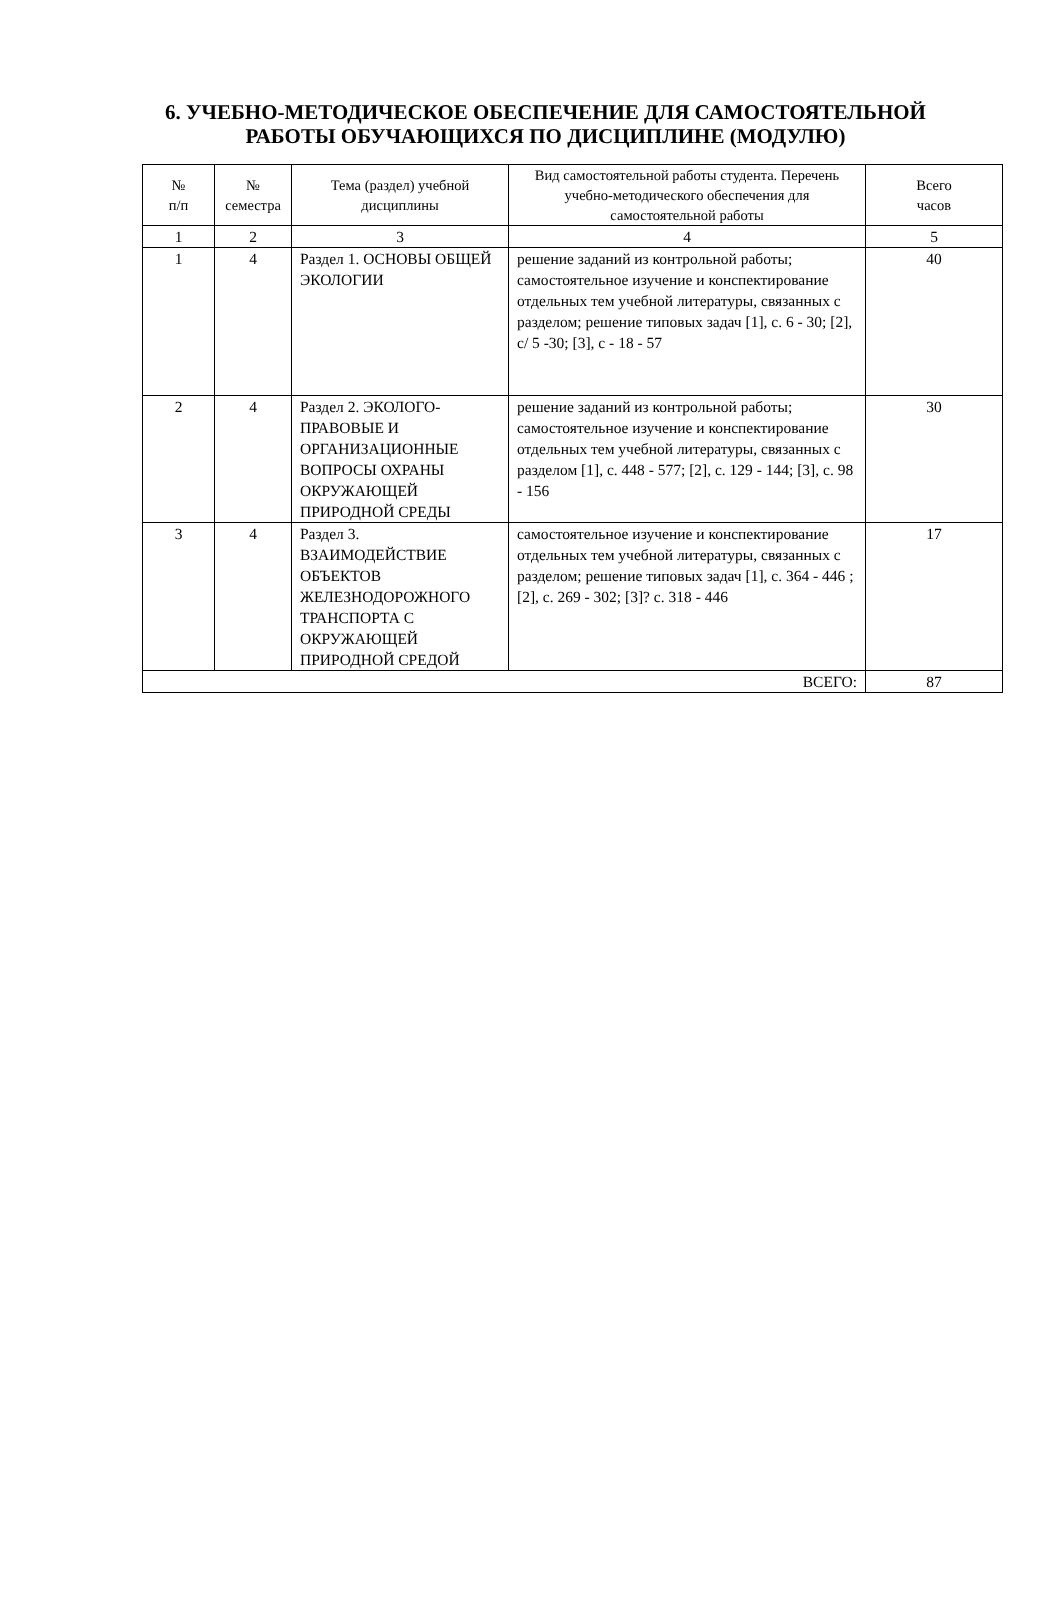6. УЧЕБНО-МЕТОДИЧЕСКОЕ ОБЕСПЕЧЕНИЕ ДЛЯ САМОСТОЯТЕЛЬНОЙ РАБОТЫ ОБУЧАЮЩИХСЯ ПО ДИСЦИПЛИНЕ (МОДУЛЮ)
| № п/п | № семестра | Тема (раздел) учебной дисциплины | Вид самостоятельной работы студента. Перечень учебно-методического обеспечения для самостоятельной работы | Всего часов |
| --- | --- | --- | --- | --- |
| 1 | 2 | 3 | 4 | 5 |
| 1 | 4 | Раздел 1. ОСНОВЫ ОБЩЕЙ ЭКОЛОГИИ | решение заданий из контрольной работы; самостоятельное изучение и конспектирование отдельных тем учебной литературы, связанных с разделом; решение типовых задач [1], с. 6 - 30; [2], с/ 5 -30; [3], с - 18 - 57 | 40 |
| 2 | 4 | Раздел 2. ЭКОЛОГО-ПРАВОВЫЕ И ОРГАНИЗАЦИОННЫЕ ВОПРОСЫ ОХРАНЫ ОКРУЖАЮЩЕЙ ПРИРОДНОЙ СРЕДЫ | решение заданий из контрольной работы; самостоятельное изучение и конспектирование отдельных тем учебной литературы, связанных с разделом [1], с. 448 - 577; [2], с. 129 - 144; [3], с. 98 - 156 | 30 |
| 3 | 4 | Раздел 3. ВЗАИМОДЕЙСТВИЕ ОБЪЕКТОВ ЖЕЛЕЗНОДОРОЖНОГО ТРАНСПОРТА С ОКРУЖАЮЩЕЙ ПРИРОДНОЙ СРЕДОЙ | самостоятельное изучение и конспектирование отдельных тем учебной литературы, связанных с разделом; решение типовых задач [1], с. 364 - 446 ; [2], с. 269 - 302; [3]? с. 318 - 446 | 17 |
| ВСЕГО: | | | | 87 |